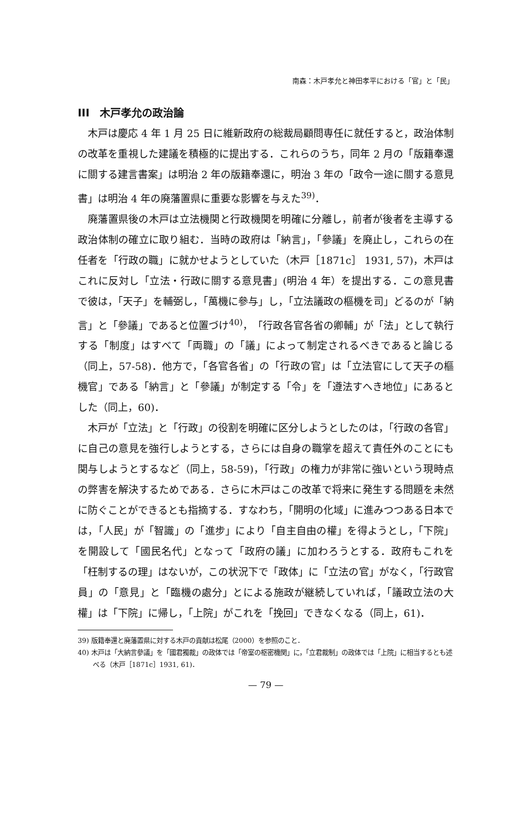南森：木戸孝允と神田孝平における「官」と「民」
III　木戸孝允の政治論
木戸は慶応 4 年 1 月 25 日に維新政府の総裁局顧問専任に就任すると，政治体制の改革を重視した建議を積極的に提出する．これらのうち，同年 2 月の「版籍奉還に關する建言書案」は明治 2 年の版籍奉還に，明治 3 年の「政令一途に關する意見書」は明治 4 年の廃藩置県に重要な影響を与えた<sup>39)</sup>．
廃藩置県後の木戸は立法機関と行政機関を明確に分離し，前者が後者を主導する政治体制の確立に取り組む．当時の政府は「納言」，「參議」を廃止し，これらの在任者を「行政の職」に就かせようとしていた（木戸［1871c］ 1931, 57)，木戸はこれに反対し「立法・行政に關する意見書」(明治 4 年）を提出する．この意見書で彼は，「天子」を輔弼し，「萬機に參与」し，「立法議政の樞機を司」どるのが「納言」と「參議」であると位置づけ<sup>40)</sup>，「行政各官各省の卿輔」が「法」として執行する「制度」はすべて「両職」の「議」によって制定されるべきであると論じる（同上，57-58)．他方で，「各官各省」の「行政の官」は「立法官にして天子の樞機官」である「納言」と「參議」が制定する「令」を「遵法すへき地位」にあるとした（同上，60)．
木戸が「立法」と「行政」の役割を明確に区分しようとしたのは，「行政の各官」に自己の意見を強行しようとする，さらには自身の職掌を超えて責任外のことにも関与しようとするなど（同上，58-59)，「行政」の権力が非常に強いという現時点の弊害を解決するためである．さらに木戸はこの改革で将来に発生する問題を未然に防ぐことができるとも指摘する．すなわち，「開明の化域」に進みつつある日本では，「人民」が「智識」の「進步」により「自主自由の權」を得ようとし，「下院」を開設して「國民名代」となって「政府の議」に加わろうとする．政府もこれを「枉制するの理」はないが，この状況下で「政体」に「立法の官」がなく，「行政官員」の「意見」と「臨機の處分」とによる施政が継続していれば，「議政立法の大權」は「下院」に帰し，「上院」がこれを「挽回」できなくなる（同上，61)．
39) 版籍奉還と廃藩置県に対する木戸の貢献は松尾（2000）を参照のこと．
40) 木戸は「大納言參議」を「國君獨裁」の政体では「帝室の枢密機関」に，「立君裁制」の政体では「上院」に相当するとも述べる（木戸［1871c］1931, 61)．
— 79 —